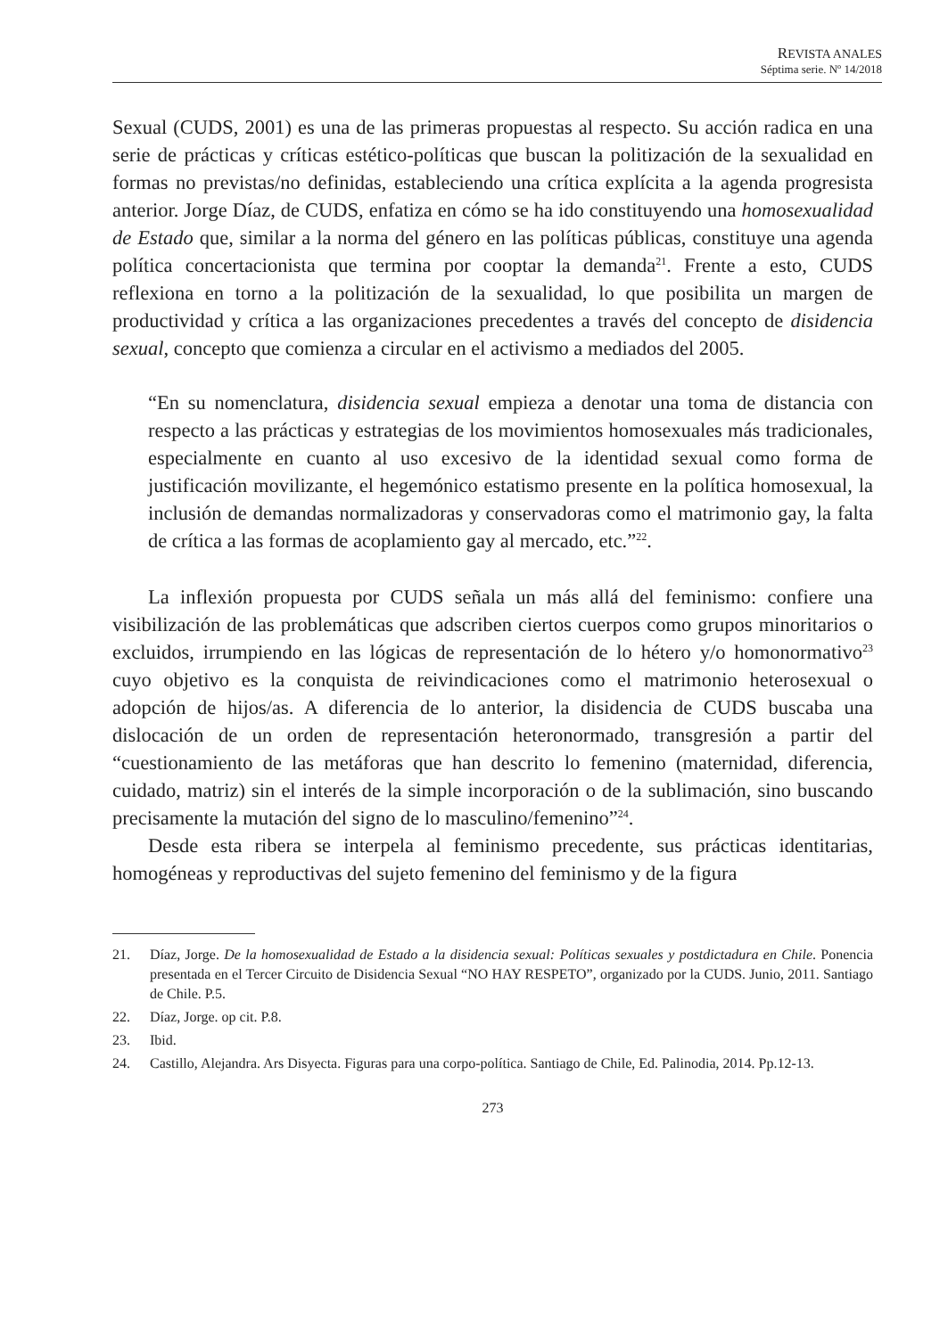REVISTA ANALES
Séptima serie. Nº 14/2018
Sexual (CUDS, 2001) es una de las primeras propuestas al respecto. Su acción radica en una serie de prácticas y críticas estético-políticas que buscan la politización de la sexualidad en formas no previstas/no definidas, estableciendo una crítica explícita a la agenda progresista anterior. Jorge Díaz, de CUDS, enfatiza en cómo se ha ido constituyendo una homosexualidad de Estado que, similar a la norma del género en las políticas públicas, constituye una agenda política concertacionista que termina por cooptar la demanda<sup>21</sup>. Frente a esto, CUDS reflexiona en torno a la politización de la sexualidad, lo que posibilita un margen de productividad y crítica a las organizaciones precedentes a través del concepto de disidencia sexual, concepto que comienza a circular en el activismo a mediados del 2005.
“En su nomenclatura, disidencia sexual empieza a denotar una toma de distancia con respecto a las prácticas y estrategias de los movimientos homosexuales más tradicionales, especialmente en cuanto al uso excesivo de la identidad sexual como forma de justificación movilizante, el hegemónico estatismo presente en la política homosexual, la inclusión de demandas normalizadoras y conservadoras como el matrimonio gay, la falta de crítica a las formas de acoplamiento gay al mercado, etc.”<sup>22</sup>.
La inflexión propuesta por CUDS señala un más allá del feminismo: confiere una visibilización de las problemáticas que adscriben ciertos cuerpos como grupos minoritarios o excluidos, irrumpiendo en las lógicas de representación de lo hétero y/o homonormativo<sup>23</sup> cuyo objetivo es la conquista de reivindicaciones como el matrimonio heterosexual o adopción de hijos/as. A diferencia de lo anterior, la disidencia de CUDS buscaba una dislocación de un orden de representación heteronormado, transgresión a partir del “cuestionamiento de las metáforas que han descrito lo femenino (maternidad, diferencia, cuidado, matriz) sin el interés de la simple incorporación o de la sublimación, sino buscando precisamente la mutación del signo de lo masculino/femenino”<sup>24</sup>.
Desde esta ribera se interpela al feminismo precedente, sus prácticas identitarias, homogéneas y reproductivas del sujeto femenino del feminismo y de la figura
21. Díaz, Jorge. De la homosexualidad de Estado a la disidencia sexual: Políticas sexuales y postdictadura en Chile. Ponencia presentada en el Tercer Circuito de Disidencia Sexual “NO HAY RESPETO”, organizado por la CUDS. Junio, 2011. Santiago de Chile. P.5.
22. Díaz, Jorge. op cit. P.8.
23. Ibid.
24. Castillo, Alejandra. Ars Disyecta. Figuras para una corpo-política. Santiago de Chile, Ed. Palinodia, 2014. Pp.12-13.
273